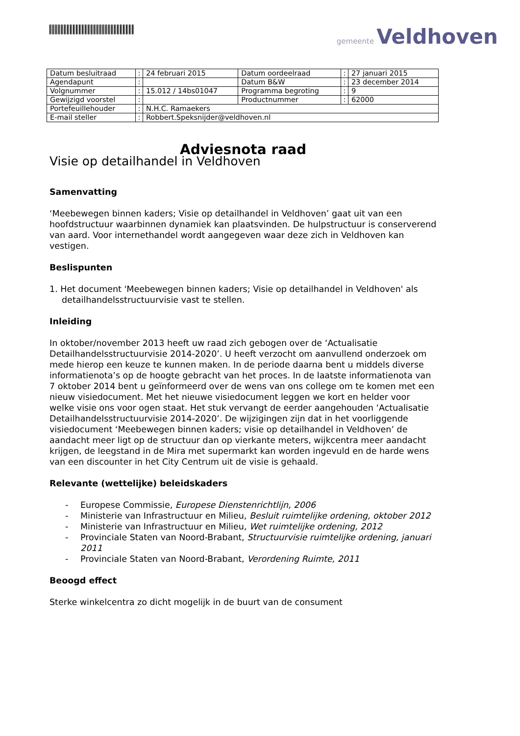gemeente Veldhoven
| Datum besluitraad | : | 24 februari 2015 | Datum oordeelraad | : | 27 januari 2015 |
| Agendapunt | : | | Datum B&W | : | 23 december 2014 |
| Volgnummer | : | 15.012 / 14bs01047 | Programma begroting | : | 9 |
| Gewijzigd voorstel | : | | Productnummer | : | 62000 |
| Portefeuillehouder | : | N.H.C. Ramaekers | | | |
| E-mail steller | : | Robbert.Speksnijder@veldhoven.nl | | | |
Adviesnota raad
Visie op detailhandel in Veldhoven
Samenvatting
‘Meebewegen binnen kaders; Visie op detailhandel in Veldhoven’ gaat uit van een hoofdstructuur waarbinnen dynamiek kan plaatsvinden. De hulpstructuur is conserverend van aard. Voor internethandel wordt aangegeven waar deze zich in Veldhoven kan vestigen.
Beslispunten
1. Het document 'Meebewegen binnen kaders; Visie op detailhandel in Veldhoven' als detailhandelsstructuurvisie vast te stellen.
Inleiding
In oktober/november 2013 heeft uw raad zich gebogen over de ‘Actualisatie Detailhandelsstructuurvisie 2014-2020’. U heeft verzocht om aanvullend onderzoek om mede hierop een keuze te kunnen maken. In de periode daarna bent u middels diverse informatienota’s op de hoogte gebracht van het proces. In de laatste informatienota van 7 oktober 2014 bent u geïnformeerd over de wens van ons college om te komen met een nieuw visiedocument. Met het nieuwe visiedocument leggen we kort en helder voor welke visie ons voor ogen staat. Het stuk vervangt de eerder aangehouden ‘Actualisatie Detailhandelsstructuurvisie 2014-2020’. De wijzigingen zijn dat in het voorliggende visiedocument ‘Meebewegen binnen kaders; visie op detailhandel in Veldhoven’ de aandacht meer ligt op de structuur dan op vierkante meters, wijkcentra meer aandacht krijgen, de leegstand in de Mira met supermarkt kan worden ingevuld en de harde wens van een discounter in het City Centrum uit de visie is gehaald.
Relevante (wettelijke) beleidskaders
- Europese Commissie, Europese Dienstenrichtlijn, 2006
- Ministerie van Infrastructuur en Milieu, Besluit ruimtelijke ordening, oktober 2012
- Ministerie van Infrastructuur en Milieu, Wet ruimtelijke ordening, 2012
- Provinciale Staten van Noord-Brabant, Structuurvisie ruimtelijke ordening, januari 2011
- Provinciale Staten van Noord-Brabant, Verordening Ruimte, 2011
Beoogd effect
Sterke winkelcentra zo dicht mogelijk in de buurt van de consument